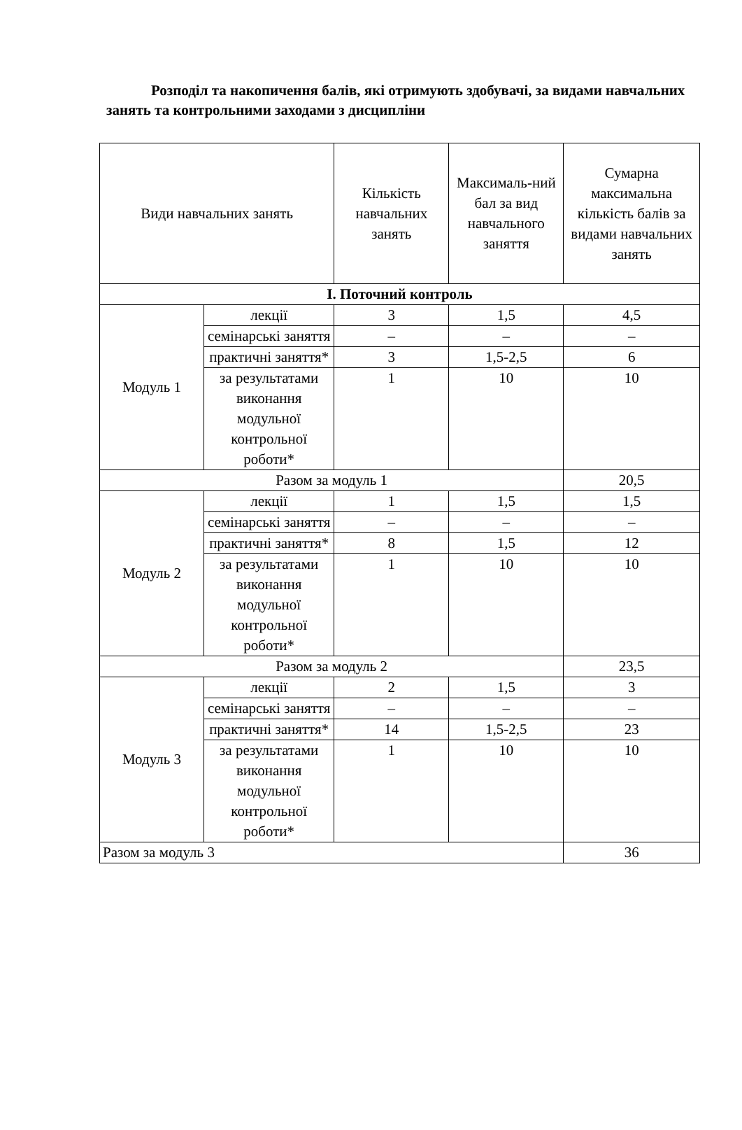Розподіл та накопичення балів, які отримують здобувачі, за видами навчальних занять та контрольними заходами з дисципліни
| Види навчальних занять | | Кількість навчальних занять | Максималь-ний бал за вид навчального заняття | Сумарна максимальна кількість балів за видами навчальних занять |
| --- | --- | --- | --- | --- |
| І. Поточний контроль | | | | |
| Модуль 1 | лекції | 3 | 1,5 | 4,5 |
| | семінарські заняття | – | – | – |
| | практичні заняття* | 3 | 1,5-2,5 | 6 |
| | за результатами виконання модульної контрольної роботи* | 1 | 10 | 10 |
| Разом за модуль 1 | | | | 20,5 |
| Модуль 2 | лекції | 1 | 1,5 | 1,5 |
| | семінарські заняття | – | – | – |
| | практичні заняття* | 8 | 1,5 | 12 |
| | за результатами виконання модульної контрольної роботи* | 1 | 10 | 10 |
| Разом за модуль 2 | | | | 23,5 |
| Модуль 3 | лекції | 2 | 1,5 | 3 |
| | семінарські заняття | – | – | – |
| | практичні заняття* | 14 | 1,5-2,5 | 23 |
| | за результатами виконання модульної контрольної роботи* | 1 | 10 | 10 |
| Разом за модуль 3 | | | | 36 |